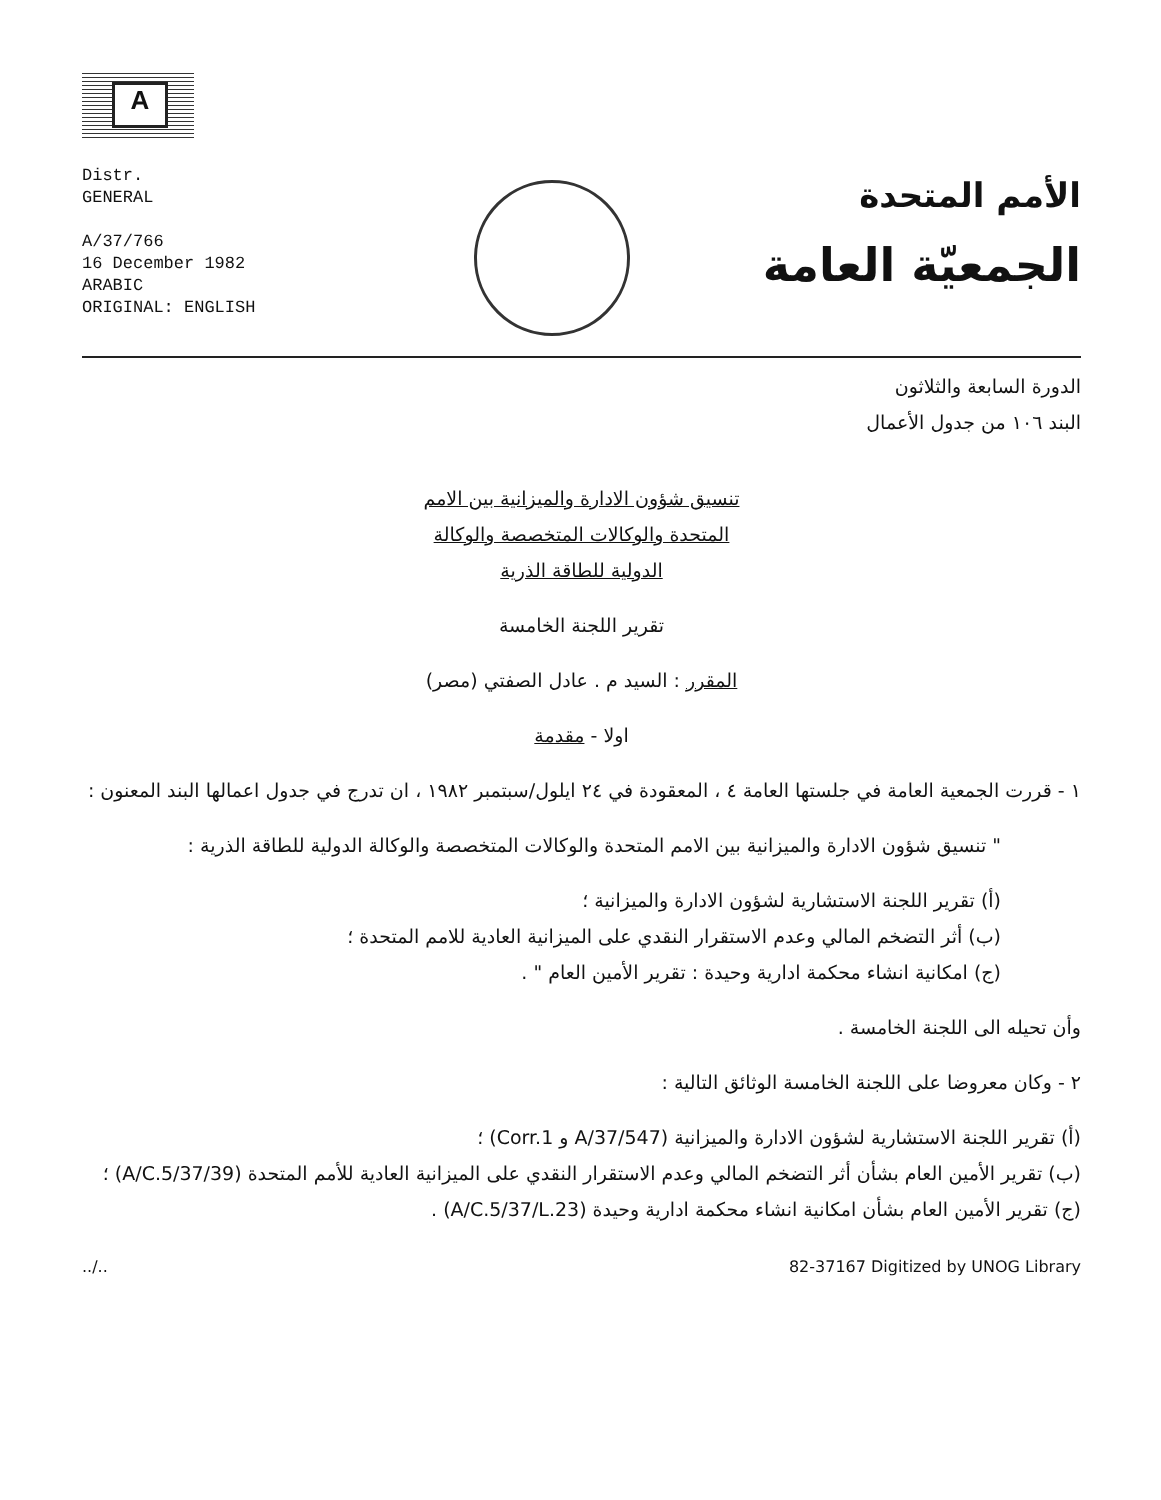A
Distr.
GENERAL
A/37/766
16 December 1982
ARABIC
ORIGINAL: ENGLISH
الأمم المتحدة
الجمعيّة العامة
الدورة السابعة والثلاثون
البند ١٠٦ من جدول الأعمال
تنسيق شؤون الادارة والميزانية بين الامم
المتحدة والوكالات المتخصصة والوكالة
الدولية للطاقة الذرية
تقرير اللجنة الخامسة
المقرر : السيد م . عادل الصفتي (مصر)
اولا - مقدمة
١ - قررت الجمعية العامة في جلستها العامة ٤ ، المعقودة في ٢٤ ايلول/سبتمبر ١٩٨٢ ، ان تدرج في جدول اعمالها البند المعنون :
" تنسيق شؤون الادارة والميزانية بين الامم المتحدة والوكالات المتخصصة والوكالة الدولية للطاقة الذرية :
(أ) تقرير اللجنة الاستشارية لشؤون الادارة والميزانية ؛
(ب) أثر التضخم المالي وعدم الاستقرار النقدي على الميزانية العادية للامم المتحدة ؛
(ج) امكانية انشاء محكمة ادارية وحيدة : تقرير الأمين العام " .
وأن تحيله الى اللجنة الخامسة .
٢ - وكان معروضا على اللجنة الخامسة الوثائق التالية :
(أ) تقرير اللجنة الاستشارية لشؤون الادارة والميزانية (A/37/547 و Corr.1) ؛
(ب) تقرير الأمين العام بشأن أثر التضخم المالي وعدم الاستقرار النقدي على الميزانية العادية للأمم المتحدة (A/C.5/37/39) ؛
(ج) تقرير الأمين العام بشأن امكانية انشاء محكمة ادارية وحيدة (A/C.5/37/L.23) .
../.. 82-37167 Digitized by UNOG Library